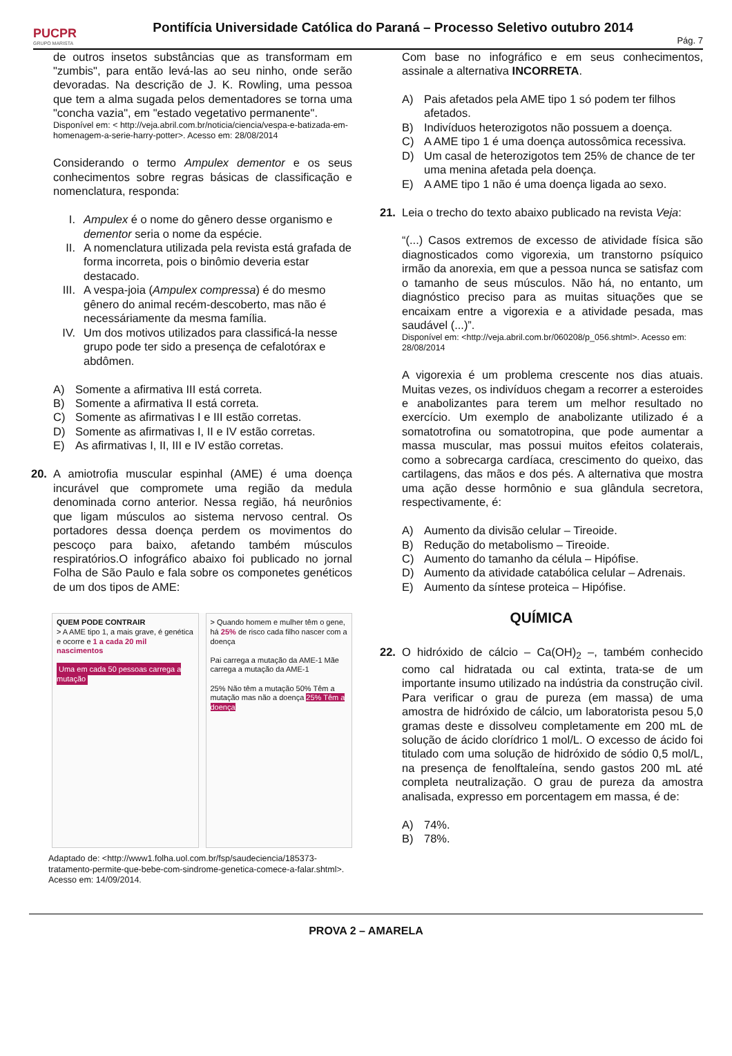PUCPR
GRUPO MARISTA
Pontifícia Universidade Católica do Paraná – Processo Seletivo outubro 2014
Pág. 7
de outros insetos substâncias que as transformam em "zumbis", para então levá-las ao seu ninho, onde serão devoradas. Na descrição de J. K. Rowling, uma pessoa que tem a alma sugada pelos dementadores se torna uma "concha vazia", em "estado vegetativo permanente".
Disponível em: < http://veja.abril.com.br/noticia/ciencia/vespa-e-batizada-em-homenagem-a-serie-harry-potter>. Acesso em: 28/08/2014
Considerando o termo Ampulex dementor e os seus conhecimentos sobre regras básicas de classificação e nomenclatura, responda:
I. Ampulex é o nome do gênero desse organismo e dementor seria o nome da espécie.
II. A nomenclatura utilizada pela revista está grafada de forma incorreta, pois o binômio deveria estar destacado.
III. A vespa-joia (Ampulex compressa) é do mesmo gênero do animal recém-descoberto, mas não é necessáriamente da mesma família.
IV. Um dos motivos utilizados para classificá-la nesse grupo pode ter sido a presença de cefalotórax e abdômen.
A) Somente a afirmativa III está correta.
B) Somente a afirmativa II está correta.
C) Somente as afirmativas I e III estão corretas.
D) Somente as afirmativas I, II e IV estão corretas.
E) As afirmativas I, II, III e IV estão corretas.
20. A amiotrofia muscular espinhal (AME) é uma doença incurável que compromete uma região da medula denominada corno anterior. Nessa região, há neurônios que ligam músculos ao sistema nervoso central. Os portadores dessa doença perdem os movimentos do pescoço para baixo, afetando também músculos respiratórios.O infográfico abaixo foi publicado no jornal Folha de São Paulo e fala sobre os componetes genéticos de um dos tipos de AME:
QUEM PODE CONTRAIR
> A AME tipo 1, a mais grave, é genética e ocorre e 1 a cada 20 mil nascimentos
Uma em cada 50 pessoas carrega a mutação
> Quando homem e mulher têm o gene, há 25% de risco cada filho nascer com a doença
Pai carrega a mutação da AME-1 Mãe carrega a mutação da AME-1
25% Não têm a mutação 50% Têm a mutação mas não a doença 25% Têm a doença
Adaptado de: <http://www1.folha.uol.com.br/fsp/saudeciencia/185373-tratamento-permite-que-bebe-com-sindrome-genetica-comece-a-falar.shtml>. Acesso em: 14/09/2014.
Com base no infográfico e em seus conhecimentos, assinale a alternativa INCORRETA.
A) Pais afetados pela AME tipo 1 só podem ter filhos afetados.
B) Indivíduos heterozigotos não possuem a doença.
C) A AME tipo 1 é uma doença autossômica recessiva.
D) Um casal de heterozigotos tem 25% de chance de ter uma menina afetada pela doença.
E) A AME tipo 1 não é uma doença ligada ao sexo.
21. Leia o trecho do texto abaixo publicado na revista Veja:
“(...) Casos extremos de excesso de atividade física são diagnosticados como vigorexia, um transtorno psíquico irmão da anorexia, em que a pessoa nunca se satisfaz com o tamanho de seus músculos. Não há, no entanto, um diagnóstico preciso para as muitas situações que se encaixam entre a vigorexia e a atividade pesada, mas saudável (...)”.
Disponível em: <http://veja.abril.com.br/060208/p_056.shtml>. Acesso em: 28/08/2014
A vigorexia é um problema crescente nos dias atuais. Muitas vezes, os indivíduos chegam a recorrer a esteroides e anabolizantes para terem um melhor resultado no exercício. Um exemplo de anabolizante utilizado é a somatotrofina ou somatotropina, que pode aumentar a massa muscular, mas possui muitos efeitos colaterais, como a sobrecarga cardíaca, crescimento do queixo, das cartilagens, das mãos e dos pés. A alternativa que mostra uma ação desse hormônio e sua glândula secretora, respectivamente, é:
A) Aumento da divisão celular – Tireoide.
B) Redução do metabolismo – Tireoide.
C) Aumento do tamanho da célula – Hipófise.
D) Aumento da atividade catabólica celular – Adrenais.
E) Aumento da síntese proteica – Hipófise.
QUÍMICA
22. O hidróxido de cálcio – Ca(OH)<sub>2</sub> –, também conhecido como cal hidratada ou cal extinta, trata-se de um importante insumo utilizado na indústria da construção civil. Para verificar o grau de pureza (em massa) de uma amostra de hidróxido de cálcio, um laboratorista pesou 5,0 gramas deste e dissolveu completamente em 200 mL de solução de ácido clorídrico 1 mol/L. O excesso de ácido foi titulado com uma solução de hidróxido de sódio 0,5 mol/L, na presença de fenolftaleína, sendo gastos 200 mL até completa neutralização. O grau de pureza da amostra analisada, expresso em porcentagem em massa, é de:
A) 74%.
B) 78%.
PROVA 2 – AMARELA